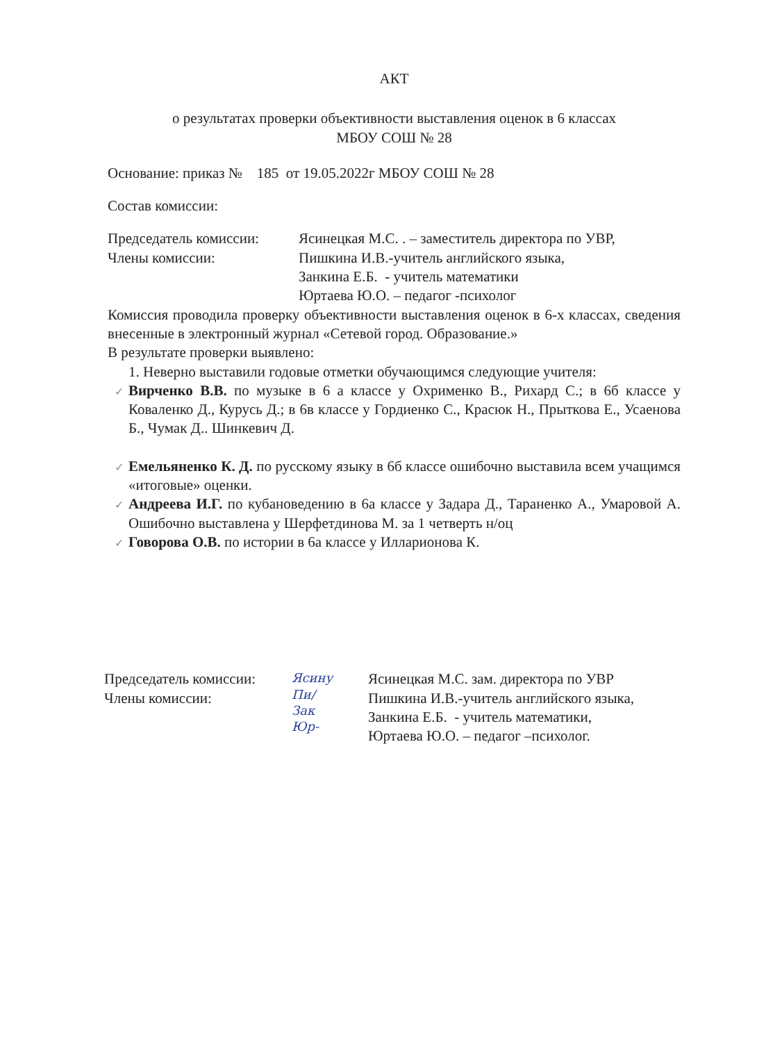АКТ
о результатах проверки объективности выставления оценок в 6 классах
МБОУ СОШ № 28
Основание: приказ № 185 от 19.05.2022г МБОУ СОШ № 28
Состав комиссии:
Председатель комиссии:
Ясинецкая М.С. . – заместитель директора по УВР,
Члены комиссии: Пишкина И.В.-учитель английского языка,
Занкина Е.Б. - учитель математики
Юртаева Ю.О. – педагог -психолог
Комиссия проводила проверку объективности выставления оценок в 6-х классах, сведения внесенные в электронный журнал «Сетевой город. Образование.»
В результате проверки выявлено:
1. Неверно выставили годовые отметки обучающимся следующие учителя:
✓ Вирченко В.В. по музыке в 6 а классе у Охрименко В., Рихард С.; в 6б классе у Коваленко Д., Курусь Д.; в 6в классе у Гордиенко С., Красюк Н., Прыткова Е., Усаенова Б., Чумак Д.. Шинкевич Д.
✓ Емельяненко К. Д. по русскому языку в 6б классе ошибочно выставила всем учащимся «итоговые» оценки.
✓ Андреева И.Г. по кубановедению в 6а классе у Задара Д., Тараненко А., Умаровой А. Ошибочно выставлена у Шерфетдинова М. за 1 четверть н/оц
✓ Говорова О.В. по истории в 6а классе у Илларионова К.
Председатель комиссии:
Члены комиссии:
Ясину
Пи/
Зак
Юр-
Ясинецкая М.С. зам. директора по УВР
Пишкина И.В.-учитель английского языка,
Занкина Е.Б. - учитель математики,
Юртаева Ю.О. – педагог –психолог.